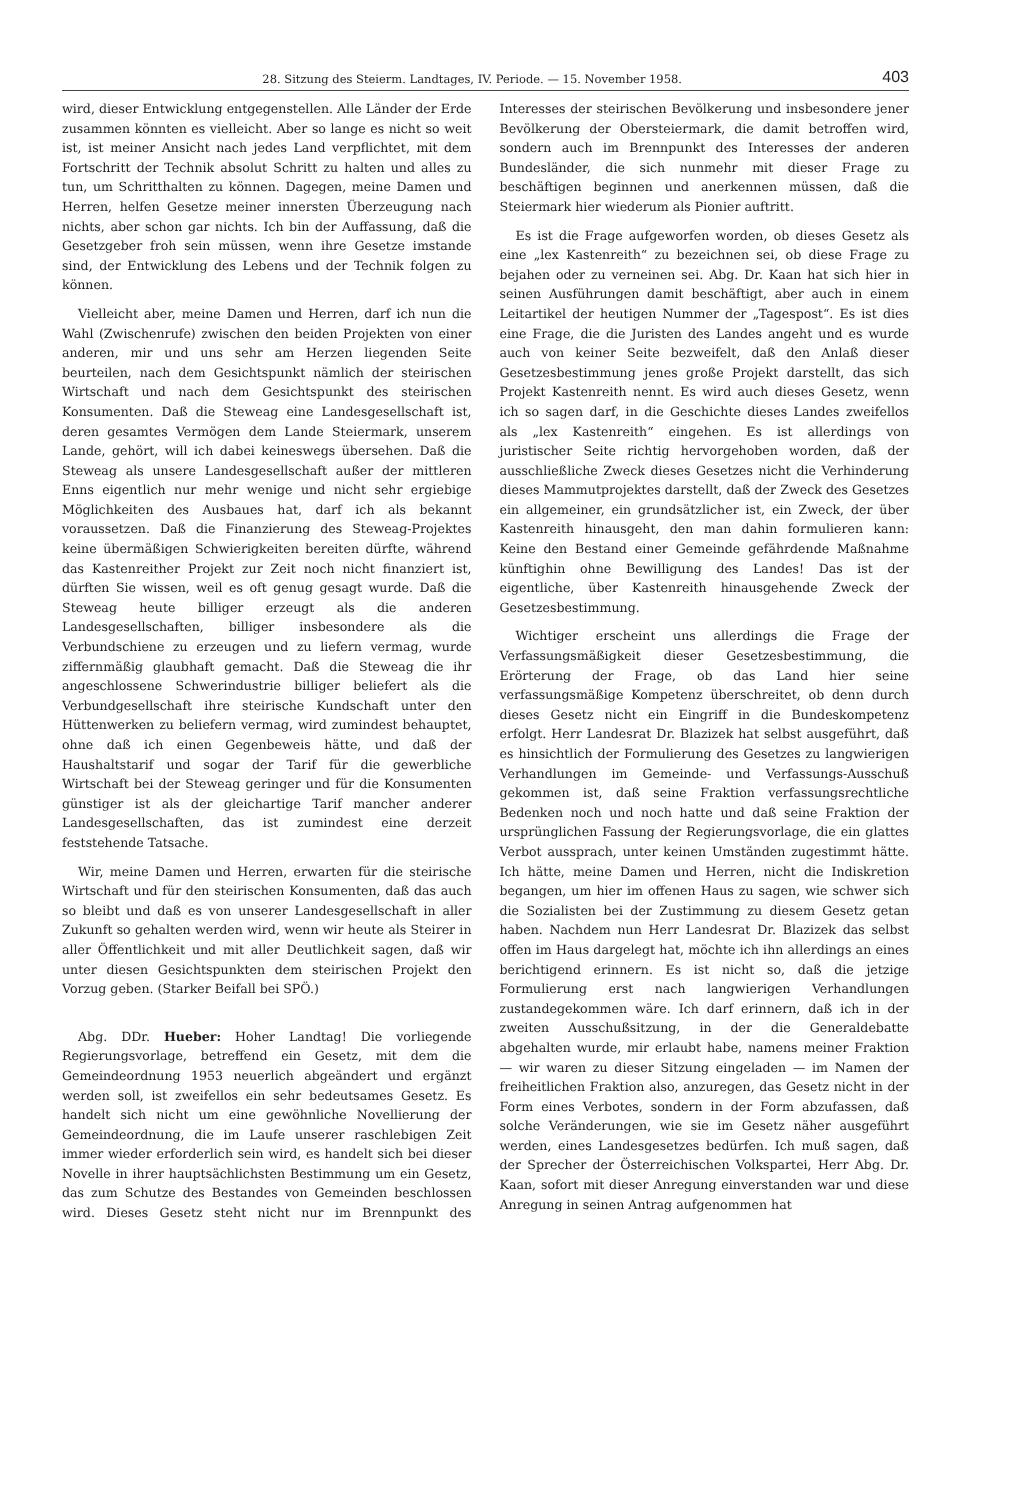28. Sitzung des Steierm. Landtages, IV. Periode. — 15. November 1958. 403
wird, dieser Entwicklung entgegenstellen. Alle Länder der Erde zusammen könnten es vielleicht. Aber so lange es nicht so weit ist, ist meiner Ansicht nach jedes Land verpflichtet, mit dem Fortschritt der Technik absolut Schritt zu halten und alles zu tun, um Schritthalten zu können. Dagegen, meine Damen und Herren, helfen Gesetze meiner innersten Überzeugung nach nichts, aber schon gar nichts. Ich bin der Auffassung, daß die Gesetzgeber froh sein müssen, wenn ihre Gesetze imstande sind, der Entwicklung des Lebens und der Technik folgen zu können.
Vielleicht aber, meine Damen und Herren, darf ich nun die Wahl (Zwischenrufe) zwischen den beiden Projekten von einer anderen, mir und uns sehr am Herzen liegenden Seite beurteilen, nach dem Gesichtspunkt nämlich der steirischen Wirtschaft und nach dem Gesichtspunkt des steirischen Konsumenten. Daß die Steweag eine Landesgesellschaft ist, deren gesamtes Vermögen dem Lande Steiermark, unserem Lande, gehört, will ich dabei keineswegs übersehen. Daß die Steweag als unsere Landesgesellschaft außer der mittleren Enns eigentlich nur mehr wenige und nicht sehr ergiebige Möglichkeiten des Ausbaues hat, darf ich als bekannt voraussetzen. Daß die Finanzierung des Steweag-Projektes keine übermäßigen Schwierigkeiten bereiten dürfte, während das Kastenreither Projekt zur Zeit noch nicht finanziert ist, dürften Sie wissen, weil es oft genug gesagt wurde. Daß die Steweag heute billiger erzeugt als die anderen Landesgesellschaften, billiger insbesondere als die Verbundschiene zu erzeugen und zu liefern vermag, wurde ziffernmäßig glaubhaft gemacht. Daß die Steweag die ihr angeschlossene Schwerindustrie billiger beliefert als die Verbundgesellschaft ihre steirische Kundschaft unter den Hüttenwerken zu beliefern vermag, wird zumindest behauptet, ohne daß ich einen Gegenbeweis hätte, und daß der Haushaltstarif und sogar der Tarif für die gewerbliche Wirtschaft bei der Steweag geringer und für die Konsumenten günstiger ist als der gleichartige Tarif mancher anderer Landesgesellschaften, das ist zumindest eine derzeit feststehende Tatsache.
Wir, meine Damen und Herren, erwarten für die steirische Wirtschaft und für den steirischen Konsumenten, daß das auch so bleibt und daß es von unserer Landesgesellschaft in aller Zukunft so gehalten werden wird, wenn wir heute als Steirer in aller Öffentlichkeit und mit aller Deutlichkeit sagen, daß wir unter diesen Gesichtspunkten dem steirischen Projekt den Vorzug geben. (Starker Beifall bei SPÖ.)
Abg. DDr. Hueber: Hoher Landtag! Die vorliegende Regierungsvorlage, betreffend ein Gesetz, mit dem die Gemeindeordnung 1953 neuerlich abgeändert und ergänzt werden soll, ist zweifellos ein sehr bedeutsames Gesetz. Es handelt sich nicht um eine gewöhnliche Novellierung der Gemeindeordnung, die im Laufe unserer raschlebigen Zeit immer wieder erforderlich sein wird, es handelt sich bei dieser Novelle in ihrer hauptsächlichsten Bestimmung um ein Gesetz, das zum Schutze des Bestandes von Gemeinden beschlossen wird. Dieses Gesetz steht nicht nur im Brennpunkt des Interesses der steirischen Bevölkerung und insbesondere jener Bevölkerung der Obersteiermark, die damit betroffen wird, sondern auch im Brennpunkt des Interesses der anderen Bundesländer, die sich nunmehr mit dieser Frage zu beschäftigen beginnen und anerkennen müssen, daß die Steiermark hier wiederum als Pionier auftritt.
Es ist die Frage aufgeworfen worden, ob dieses Gesetz als eine „lex Kastenreith“ zu bezeichnen sei, ob diese Frage zu bejahen oder zu verneinen sei. Abg. Dr. Kaan hat sich hier in seinen Ausführungen damit beschäftigt, aber auch in einem Leitartikel der heutigen Nummer der „Tagespost“. Es ist dies eine Frage, die die Juristen des Landes angeht und es wurde auch von keiner Seite bezweifelt, daß den Anlaß dieser Gesetzesbestimmung jenes große Projekt darstellt, das sich Projekt Kastenreith nennt. Es wird auch dieses Gesetz, wenn ich so sagen darf, in die Geschichte dieses Landes zweifellos als „lex Kastenreith“ eingehen. Es ist allerdings von juristischer Seite richtig hervorgehoben worden, daß der ausschließliche Zweck dieses Gesetzes nicht die Verhinderung dieses Mammutprojektes darstellt, daß der Zweck des Gesetzes ein allgemeiner, ein grundsätzlicher ist, ein Zweck, der über Kastenreith hinausgeht, den man dahin formulieren kann: Keine den Bestand einer Gemeinde gefährdende Maßnahme künftighin ohne Bewilligung des Landes! Das ist der eigentliche, über Kastenreith hinausgehende Zweck der Gesetzesbestimmung.
Wichtiger erscheint uns allerdings die Frage der Verfassungsmäßigkeit dieser Gesetzesbestimmung, die Erörterung der Frage, ob das Land hier seine verfassungsmäßige Kompetenz überschreitet, ob denn durch dieses Gesetz nicht ein Eingriff in die Bundeskompetenz erfolgt. Herr Landesrat Dr. Blazizek hat selbst ausgeführt, daß es hinsichtlich der Formulierung des Gesetzes zu langwierigen Verhandlungen im Gemeinde- und Verfassungs-Ausschuß gekommen ist, daß seine Fraktion verfassungsrechtliche Bedenken noch und noch hatte und daß seine Fraktion der ursprünglichen Fassung der Regierungsvorlage, die ein glattes Verbot aussprach, unter keinen Umständen zugestimmt hätte. Ich hätte, meine Damen und Herren, nicht die Indiskretion begangen, um hier im offenen Haus zu sagen, wie schwer sich die Sozialisten bei der Zustimmung zu diesem Gesetz getan haben. Nachdem nun Herr Landesrat Dr. Blazizek das selbst offen im Haus dargelegt hat, möchte ich ihn allerdings an eines berichtigend erinnern. Es ist nicht so, daß die jetzige Formulierung erst nach langwierigen Verhandlungen zustandegekommen wäre. Ich darf erinnern, daß ich in der zweiten Ausschußsitzung, in der die Generaldebatte abgehalten wurde, mir erlaubt habe, namens meiner Fraktion — wir waren zu dieser Sitzung eingeladen — im Namen der freiheitlichen Fraktion also, anzuregen, das Gesetz nicht in der Form eines Verbotes, sondern in der Form abzufassen, daß solche Veränderungen, wie sie im Gesetz näher ausgeführt werden, eines Landesgesetzes bedürfen. Ich muß sagen, daß der Sprecher der Österreichischen Volkspartei, Herr Abg. Dr. Kaan, sofort mit dieser Anregung einverstanden war und diese Anregung in seinen Antrag aufgenommen hat